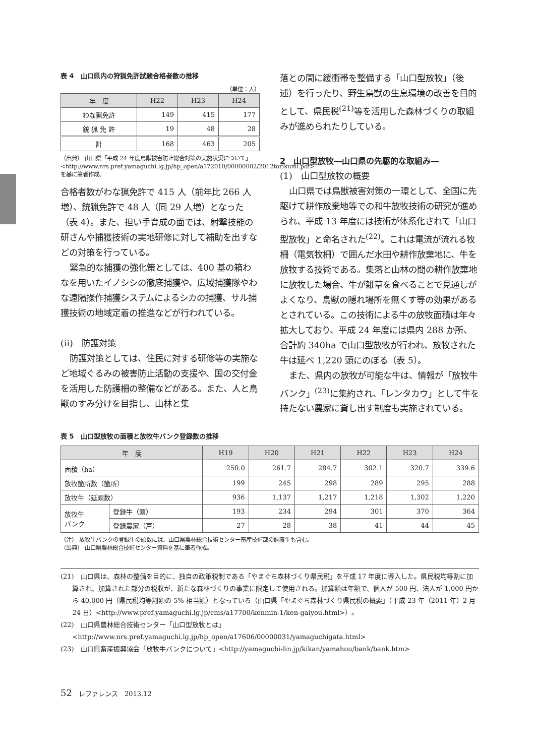表 4　山口県内の狩猟免許試験合格者数の推移
（単位：人）
| 年 度 | H22 | H23 | H24 |
| --- | --- | --- | --- |
| わな猟免許 | 149 | 415 | 177 |
| 銃 猟 免 許 | 19 | 48 | 28 |
| 計 | 168 | 463 | 205 |
（出典） 山口県「平成 24 年度鳥獣被害防止総合対策の実施状況について」<http://www.nrs.pref.yamaguchi.lg.jp/hp_open/a172010/00000002/2012torikumi.pdf> を基に筆者作成。
合格者数がわな猟免許で 415 人（前年比 266 人増）、銃猟免許で 48 人（同 29 人増）となった（表 4）。また、担い手育成の面では、射撃技能の研さんや捕獲技術の実地研修に対して補助を出すなどの対策を行っている。
緊急的な捕獲の強化策としては、400 基の箱わなを用いたイノシシの徹底捕獲や、広域捕獲隊やわな遠隔操作捕獲システムによるシカの捕獲、サル捕獲技術の地域定着の推進などが行われている。
(ii)　防護対策
防護対策としては、住民に対する研修等の実施など地域ぐるみの被害防止活動の支援や、国の交付金を活用した防護柵の整備などがある。また、人と鳥獣のすみ分けを目指し、山林と集
落との間に緩衝帯を整備する「山口型放牧」（後述）を行ったり、野生鳥獣の生息環境の改善を目的として、県民税<sup>(21)</sup>等を活用した森林づくりの取組みが進められたりしている。
2　山口型放牧―山口県の先駆的な取組み―
(1)　山口型放牧の概要
山口県では鳥獣被害対策の一環として、全国に先駆けて耕作放棄地等での和牛放牧技術の研究が進められ、平成 13 年度には技術が体系化されて「山口型放牧」と命名された<sup>(22)</sup>。これは電流が流れる牧柵（電気牧柵）で囲んだ水田や耕作放棄地に、牛を放牧する技術である。集落と山林の間の耕作放棄地に放牧した場合、牛が雑草を食べることで見通しがよくなり、鳥獣の隠れ場所を無くす等の効果があるとされている。この技術による牛の放牧面積は年々拡大しており、平成 24 年度には県内 288 か所、合計約 340ha で山口型放牧が行われ、放牧された牛は延べ 1,220 頭にのぼる（表 5）。
また、県内の放牧が可能な牛は、情報が「放牧牛バンク」<sup>(23)</sup>に集約され、「レンタカウ」として牛を持たない農家に貸し出す制度も実施されている。
表 5　山口型放牧の面積と放牧牛バンク登録数の推移
| 年 度 | | H19 | H20 | H21 | H22 | H23 | H24 |
| --- | --- | --- | --- | --- | --- | --- | --- |
| 面積（ha） | | 250.0 | 261.7 | 284.7 | 302.1 | 320.7 | 339.6 |
| 放牧箇所数（箇所） | | 199 | 245 | 298 | 289 | 295 | 288 |
| 放牧牛（延頭数） | | 936 | 1,137 | 1,217 | 1,218 | 1,302 | 1,220 |
| 放牧牛 バンク | 登録牛（頭） | 193 | 234 | 294 | 301 | 370 | 364 |
| | 登録農家（戸） | 27 | 28 | 38 | 41 | 44 | 45 |
（注） 放牧牛バンクの登録牛の頭数には、山口県農林総合技術センター畜産技術部の飼養牛も含む。
（出典） 山口県農林総合技術センター資料を基に筆者作成。
(21)　山口県は、森林の整備を目的に、独自の政策税制である「やまぐち森林づくり県民税」を平成 17 年度に導入した。県民税均等割に加算され、加算された部分の税収が、新たな森林づくりの事業に限定して使用される。加算額は年額で、個人が 500 円、法人が 1,000 円から 40,000 円（県民税均等割額の 5% 相当額）となっている（山口県「やまぐち森林づくり県民税の概要」（平成 23 年（2011 年）2 月 24 日）<http://www.pref.yamaguchi.lg.jp/cms/a17700/kenmin-1/ken-gaiyou.html>）。
(22)　山口県農林総合技術センター「山口型放牧とは」 <http://www.nrs.pref.yamaguchi.lg.jp/hp_open/a17606/00000031/yamaguchigata.html>
(23)　山口県畜産振興協会「放牧牛バンクについて」<http://yamaguchi-lin.jp/kikan/yamahou/bank/bank.htm>
52　レファレンス　2013.12